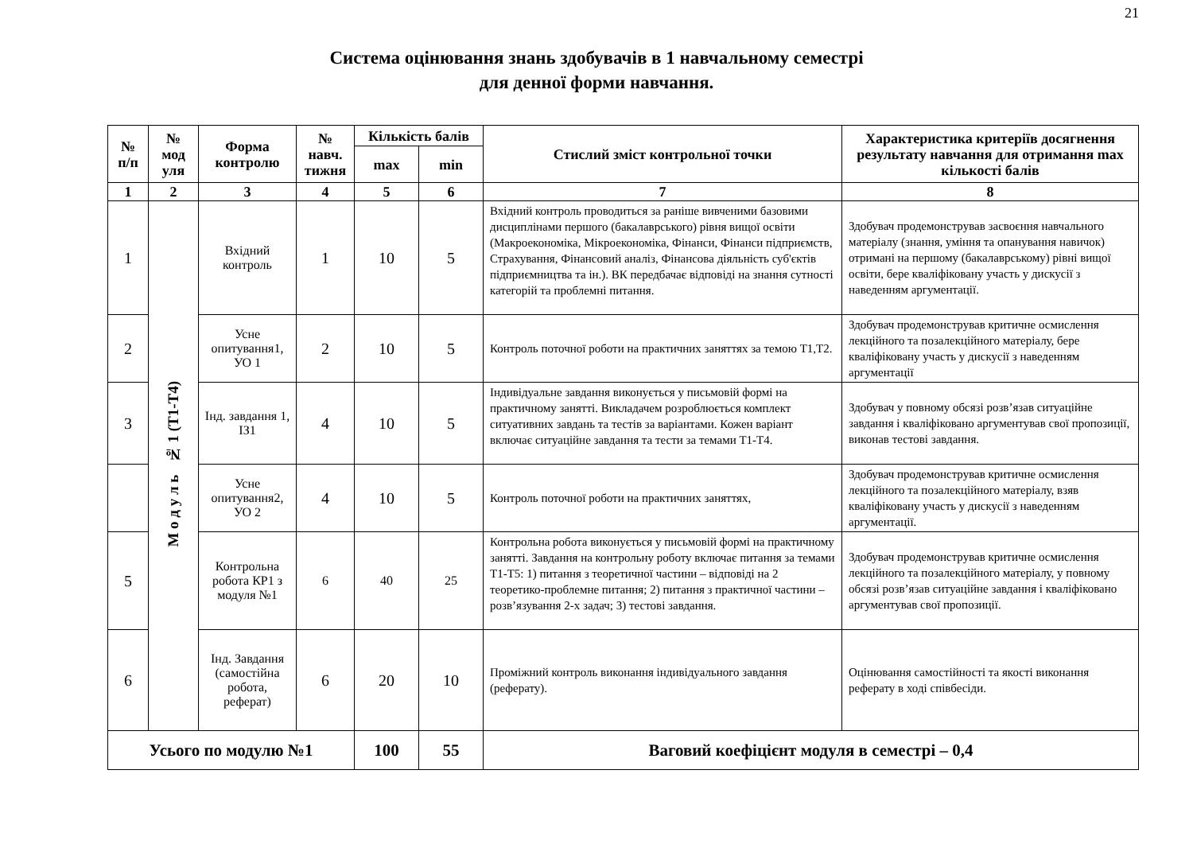21
Система оцінювання знань здобувачів в 1 навчальному семестрі
для денної форми навчання.
| № п/п | № мод уля | Форма контролю | № навч. тижня | Кількість балів | | Стислий зміст контрольної точки | Характеристика критеріїв досягнення результату навчання для отримання max кількості балів |
| --- | --- | --- | --- | --- | --- | --- | --- |
| | | | | max | min | | |
| 1 | 2 | 3 | 4 | 5 | 6 | 7 | 8 |
| 1 | М о д у л ь № 1 (Т1-Т4) | Вхідний контроль | 1 | 10 | 5 | Вхідний контроль проводиться за раніше вивченими базовими дисциплінами першого (бакалаврського) рівня вищої освіти (Макроекономіка, Мікроекономіка, Фінанси, Фінанси підприємств, Страхування, Фінансовий аналіз, Фінансова діяльність суб'єктів підприємництва та ін.). ВК передбачає відповіді на знання сутності категорій та проблемні питання. | Здобувач продемонстрував засвоєння навчального матеріалу (знання, уміння та опанування навичок) отримані на першому (бакалаврському) рівні вищої освіти, бере кваліфіковану участь у дискусії з наведенням аргументації. |
| 2 | | Усне опитування1, УО 1 | 2 | 10 | 5 | Контроль поточної роботи на практичних заняттях за темою Т1,Т2. | Здобувач продемонстрував критичне осмислення лекційного та позалекційного матеріалу, бере кваліфіковану участь у дискусії з наведенням аргументації |
| 3 | | Інд. завдання 1, ІЗ1 | 4 | 10 | 5 | Індивідуальне завдання виконується у письмовій формі на практичному занятті. Викладачем розроблюється комплект ситуативних завдань та тестів за варіантами. Кожен варіант включає ситуаційне завдання та тести за темами Т1-Т4. | Здобувач у повному обсязі розв’язав ситуаційне завдання і кваліфіковано аргументував свої пропозиції, виконав тестові завдання. |
| | | Усне опитування2, УО 2 | 4 | 10 | 5 | Контроль поточної роботи на практичних заняттях, | Здобувач продемонстрував критичне осмислення лекційного та позалекційного матеріалу, взяв кваліфіковану участь у дискусії з наведенням аргументації. |
| 5 | | Контрольна робота КР1 з модуля №1 | 6 | 40 | 25 | Контрольна робота виконується у письмовій формі на практичному занятті. Завдання на контрольну роботу включає питання за темами Т1-Т5: 1) питання з теоретичної частини – відповіді на 2 теоретико-проблемне питання; 2) питання з практичної частини – розв’язування 2-х задач; 3) тестові завдання. | Здобувач продемонстрував критичне осмислення лекційного та позалекційного матеріалу, у повному обсязі розв’язав ситуаційне завдання і кваліфіковано аргументував свої пропозиції. |
| 6 | | Інд. Завдання (самостійна робота, реферат) | 6 | 20 | 10 | Проміжний контроль виконання індивідуального завдання (реферату). | Оцінювання самостійності та якості виконання реферату в ході співбесіди. |
| Усього по модулю №1 | | | | 100 | 55 | Ваговий коефіцієнт модуля в семестрі – 0,4 | |